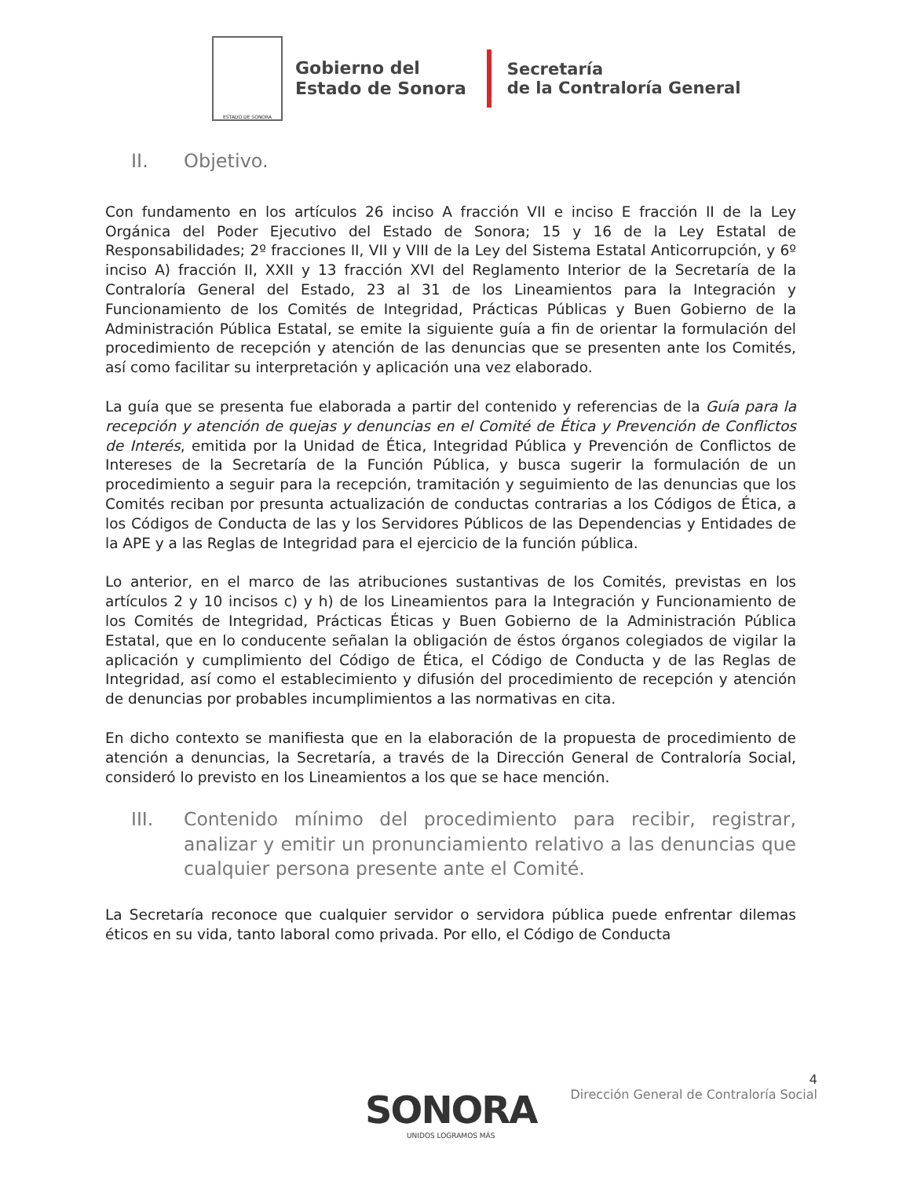ESTADO DE SONORA
Gobierno del
Estado de Sonora
Secretaría
de la Contraloría General
II. Objetivo.
Con fundamento en los artículos 26 inciso A fracción VII e inciso E fracción II de la Ley Orgánica del Poder Ejecutivo del Estado de Sonora; 15 y 16 de la Ley Estatal de Responsabilidades; 2º fracciones II, VII y VIII de la Ley del Sistema Estatal Anticorrupción, y 6º inciso A) fracción II, XXII y 13 fracción XVI del Reglamento Interior de la Secretaría de la Contraloría General del Estado, 23 al 31 de los Lineamientos para la Integración y Funcionamiento de los Comités de Integridad, Prácticas Públicas y Buen Gobierno de la Administración Pública Estatal, se emite la siguiente guía a fin de orientar la formulación del procedimiento de recepción y atención de las denuncias que se presenten ante los Comités, así como facilitar su interpretación y aplicación una vez elaborado.
La guía que se presenta fue elaborada a partir del contenido y referencias de la Guía para la recepción y atención de quejas y denuncias en el Comité de Ética y Prevención de Conflictos de Interés, emitida por la Unidad de Ética, Integridad Pública y Prevención de Conflictos de Intereses de la Secretaría de la Función Pública, y busca sugerir la formulación de un procedimiento a seguir para la recepción, tramitación y seguimiento de las denuncias que los Comités reciban por presunta actualización de conductas contrarias a los Códigos de Ética, a los Códigos de Conducta de las y los Servidores Públicos de las Dependencias y Entidades de la APE y a las Reglas de Integridad para el ejercicio de la función pública.
Lo anterior, en el marco de las atribuciones sustantivas de los Comités, previstas en los artículos 2 y 10 incisos c) y h) de los Lineamientos para la Integración y Funcionamiento de los Comités de Integridad, Prácticas Éticas y Buen Gobierno de la Administración Pública Estatal, que en lo conducente señalan la obligación de éstos órganos colegiados de vigilar la aplicación y cumplimiento del Código de Ética, el Código de Conducta y de las Reglas de Integridad, así como el establecimiento y difusión del procedimiento de recepción y atención de denuncias por probables incumplimientos a las normativas en cita.
En dicho contexto se manifiesta que en la elaboración de la propuesta de procedimiento de atención a denuncias, la Secretaría, a través de la Dirección General de Contraloría Social, consideró lo previsto en los Lineamientos a los que se hace mención.
III. Contenido mínimo del procedimiento para recibir, registrar, analizar y emitir un pronunciamiento relativo a las denuncias que cualquier persona presente ante el Comité.
La Secretaría reconoce que cualquier servidor o servidora pública puede enfrentar dilemas éticos en su vida, tanto laboral como privada. Por ello, el Código de Conducta
4
Dirección General de Contraloría Social
SONORA
UNIDOS LOGRAMOS MÁS